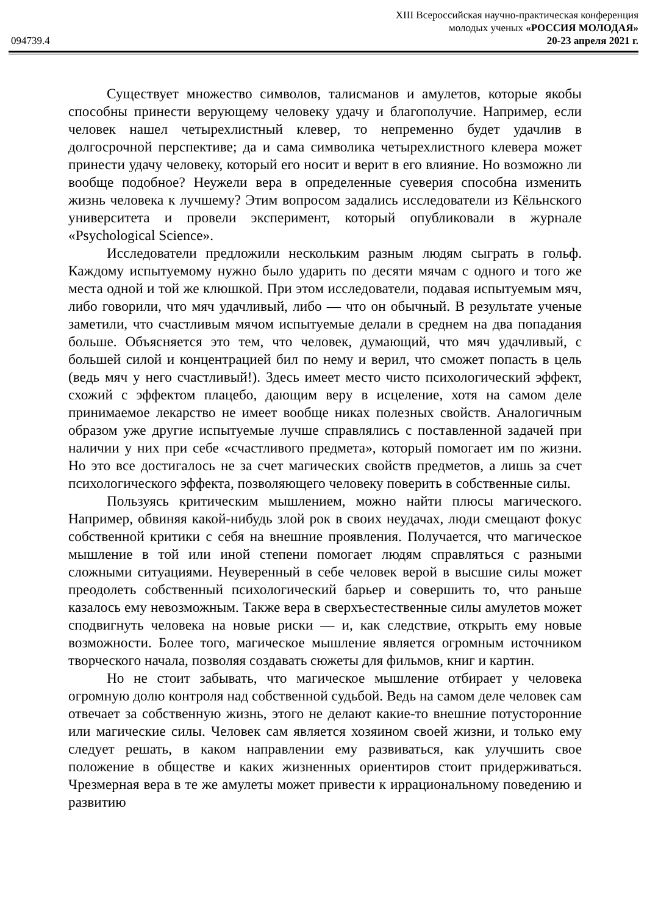XIII Всероссийская научно-практическая конференция
молодых ученых «РОССИЯ МОЛОДАЯ»
094739.4 20-23 апреля 2021 г.
Существует множество символов, талисманов и амулетов, которые якобы способны принести верующему человеку удачу и благополучие. Например, если человек нашел четырехлистный клевер, то непременно будет удачлив в долгосрочной перспективе; да и сама символика четырехлистного клевера может принести удачу человеку, который его носит и верит в его влияние. Но возможно ли вообще подобное? Неужели вера в определенные суеверия способна изменить жизнь человека к лучшему? Этим вопросом задались исследователи из Кёльнского университета и провели эксперимент, который опубликовали в журнале «Psychological Science».
Исследователи предложили нескольким разным людям сыграть в гольф. Каждому испытуемому нужно было ударить по десяти мячам с одного и того же места одной и той же клюшкой. При этом исследователи, подавая испытуемым мяч, либо говорили, что мяч удачливый, либо — что он обычный. В результате ученые заметили, что счастливым мячом испытуемые делали в среднем на два попадания больше. Объясняется это тем, что человек, думающий, что мяч удачливый, с большей силой и концентрацией бил по нему и верил, что сможет попасть в цель (ведь мяч у него счастливый!). Здесь имеет место чисто психологический эффект, схожий с эффектом плацебо, дающим веру в исцеление, хотя на самом деле принимаемое лекарство не имеет вообще никах полезных свойств. Аналогичным образом уже другие испытуемые лучше справлялись с поставленной задачей при наличии у них при себе «счастливого предмета», который помогает им по жизни. Но это все достигалось не за счет магических свойств предметов, а лишь за счет психологического эффекта, позволяющего человеку поверить в собственные силы.
Пользуясь критическим мышлением, можно найти плюсы магического. Например, обвиняя какой-нибудь злой рок в своих неудачах, люди смещают фокус собственной критики с себя на внешние проявления. Получается, что магическое мышление в той или иной степени помогает людям справляться с разными сложными ситуациями. Неуверенный в себе человек верой в высшие силы может преодолеть собственный психологический барьер и совершить то, что раньше казалось ему невозможным. Также вера в сверхъестественные силы амулетов может сподвигнуть человека на новые риски — и, как следствие, открыть ему новые возможности. Более того, магическое мышление является огромным источником творческого начала, позволяя создавать сюжеты для фильмов, книг и картин.
Но не стоит забывать, что магическое мышление отбирает у человека огромную долю контроля над собственной судьбой. Ведь на самом деле человек сам отвечает за собственную жизнь, этого не делают какие-то внешние потусторонние или магические силы. Человек сам является хозяином своей жизни, и только ему следует решать, в каком направлении ему развиваться, как улучшить свое положение в обществе и каких жизненных ориентиров стоит придерживаться. Чрезмерная вера в те же амулеты может привести к иррациональному поведению и развитию